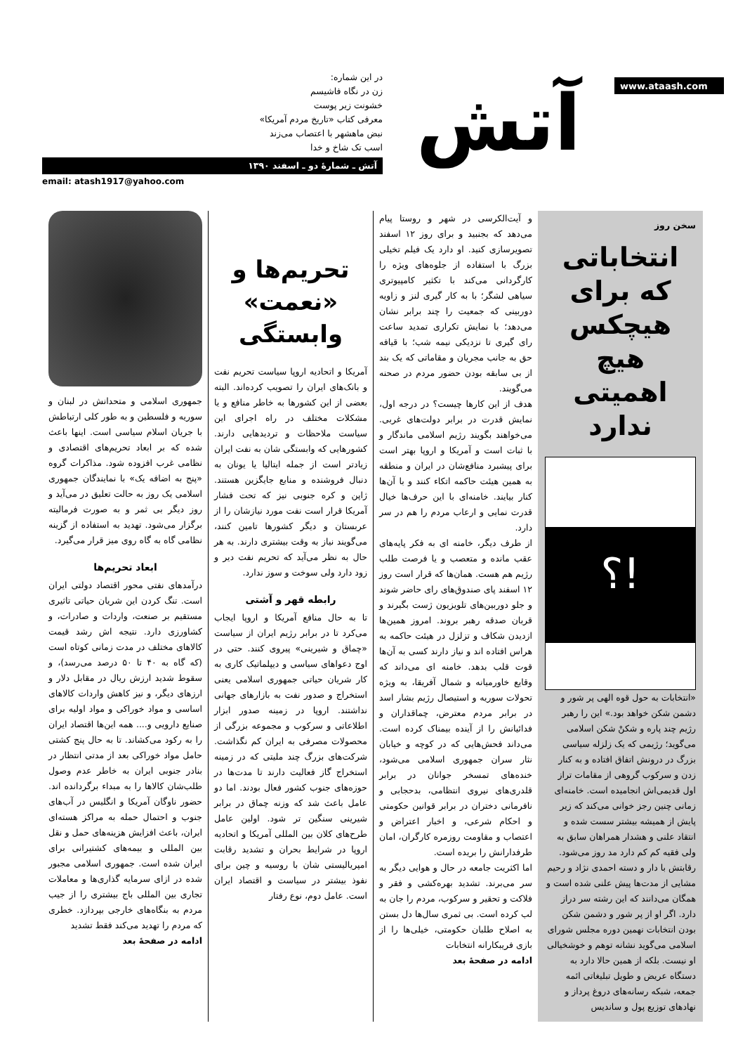www.ataash.com
آتش
در این شماره:
زن در نگاه فاشیسم
خشونت زیر پوست
معرفی کتاب «تاریخ مردم آمریکا»
نبض ماهشهر با اعتصاب می‌زند
اسب تک شاخ و خدا
آتش ـ شمارهٔ دو ـ اسفند ۱۳۹۰
email: atash1917@yahoo.com
سخن روز
انتخاباتی که برای هیچکس هیچ اهمیتی ندارد
!؟
«انتخابات به حول قوه الهی پر شور و دشمن شکن خواهد بود.» این را رهبر رژیم چند پاره و شکنْ شکن اسلامی می‌گوید؛ رژیمی که یک زلزله سیاسی بزرگ در درونش اتفاق افتاده و به کنار زدن و سرکوب گروهی از مقامات تراز اول قدیمی‌اش انجامیده است. خامنه‌ای زمانی چنین رجز خوانی می‌کند که زیر پایش از همیشه بیشتر سست شده و انتقاد علنی و هشدار همراهان سابق به ولی فقیه کم کم دارد مد روز می‌شود. رقابتش با دار و دسته احمدی نژاد و رحیم مشایی از مدت‌ها پیش علنی شده است و همگان می‌دانند که این رشته سر دراز دارد. اگر او از پر شور و دشمن شکن بودن انتخابات نهمین دوره مجلس شورای اسلامی می‌گوید نشانه توهم و خوشخیالی او نیست. بلکه از همین حالا دارد به دستگاه عریض و طویل تبلیغاتی ائمه جمعه، شبکه رسانه‌های دروغ پرداز و نهادهای توزیع پول و ساندیس
و آیت‌الکرسی در شهر و روستا پیام می‌دهد که بجنبید و برای روز ۱۲ اسفند تصویرسازی کنید. او دارد یک فیلم تخیلی بزرگ با استفاده از جلوه‌های ویژه را کارگردانی می‌کند با تکثیر کامپیوتری سیاهی لشگر؛ با به کار گیری لنز و زاویه دوربینی که جمعیت را چند برابر نشان می‌دهد؛ با نمایش تکراری تمدید ساعت رای گیری تا نزدیکی نیمه شب؛ با قیافه حق به جانب مجریان و مقاماتی که یک بند از بی سابقه بودن حضور مردم در صحنه می‌گویند.
هدف از این کارها چیست؟ در درجه اول، نمایش قدرت در برابر دولت‌های غربی. می‌خواهند بگویند رژیم اسلامی ماندگار و با ثبات است و آمریکا و اروپا بهتر است برای پیشبرد منافع‌شان در ایران و منطقه به همین هیئت حاکمه اتکاء کنند و با آن‌ها کنار بیایند. خامنه‌ای با این حرف‌ها خیال قدرت نمایی و ارعاب مردم را هم در سر دارد.
از طرف دیگر، خامنه ای به فکر پایه‌های عقب مانده و متعصب و یا فرصت طلب رژیم هم هست. همان‌ها که قرار است روز ۱۲ اسفند پای صندوق‌های رای حاضر شوند و جلو دوربین‌های تلویزیون ژست بگیرند و قربان صدقه رهبر بروند. امروز همین‌ها ازدیدن شکاف و تزلزل در هیئت حاکمه به هراس افتاده اند و نیاز دارند کسی به آن‌ها قوت قلب بدهد. خامنه ای می‌داند که وقایع خاورمیانه و شمال آفریقا، به ویژه تحولات سوریه و استیصال رژیم بشار اسد در برابر مردم معترض، چماقداران و فدائیانش را از آینده بیمناک کرده است. می‌داند فحش‌هایی که در کوچه و خیابان نثار سران جمهوری اسلامی می‌شود، خنده‌های تمسخر جوانان در برابر قلدری‌های نیروی انتظامی، بدحجابی و نافرمانی دختران در برابر قوانین حکومتی و احکام شرعی، و اخبار اعتراض و اعتصاب و مقاومت روزمره کارگران، امان طرفدارانش را بریده است.
اما اکثریت جامعه در حال و هوایی دیگر به سر می‌برند. تشدید بهره‌کشی و فقر و فلاکت و تحقیر و سرکوب، مردم را جان به لب کرده است. بی ثمری سال‌ها دل بستن به اصلاح طلبان حکومتی، خیلی‌ها را از بازی فریبکارانه انتخابات
ادامه در صفحهٔ بعد
تحریم‌ها و «نعمت» وابستگی
آمریکا و اتحادیه اروپا سیاست تحریم نفت و بانک‌های ایران را تصویب کرده‌اند. البته بعضی از این کشورها به خاطر منافع و یا مشکلات مختلف در راه اجرای این سیاست ملاحظات و تردیدهایی دارند. کشورهایی که وابستگی شان به نفت ایران زیادتر است از جمله ایتالیا یا یونان به دنبال فروشنده و منابع جایگزین هستند. ژاپن و کره جنوبی نیز که تحت فشار آمریکا قرار است نفت مورد نیازشان را از عربستان و دیگر کشورها تامین کنند، می‌گویند نیاز به وقت بیشتری دارند. به هر حال به نظر می‌آید که تحریم نفت دیر و زود دارد ولی سوخت و سوز ندارد.
رابطه قهر و آشتی
تا به حال منافع آمریکا و اروپا ایجاب می‌کرد تا در برابر رژیم ایران از سیاست «چماق و شیرینی» پیروی کنند. حتی در اوج دعواهای سیاسی و دیپلماتیک کاری به کار شریان حیاتی جمهوری اسلامی یعنی استخراج و صدور نفت به بازارهای جهانی نداشتند. اروپا در زمینه صدور ابزار اطلاعاتی و سرکوب و مجموعه بزرگی از محصولات مصرفی به ایران کم نگذاشت. شرکت‌های بزرگ چند ملیتی که در زمینه استخراج گاز فعالیت دارند تا مدت‌ها در حوزه‌های جنوب کشور فعال بودند. اما دو عامل باعث شد که وزنه چماق در برابر شیرینی سنگین تر شود. اولین عامل طرح‌های کلان بین المللی آمریکا و اتحادیه اروپا در شرایط بحران و تشدید رقابت امپریالیستی شان با روسیه و چین برای نفوذ بیشتر در سیاست و اقتصاد ایران است. عامل دوم، نوع رفتار
جمهوری اسلامی و متحدانش در لبنان و سوریه و فلسطین و به طور کلی ارتباطش با جریان اسلام سیاسی است. اینها باعث شده که بر ابعاد تحریم‌های اقتصادی و نظامی غرب افزوده شود. مذاکرات گروه «پنج به اضافه یک» با نمایندگان جمهوری اسلامی یک روز به حالت تعلیق در می‌آید و روز دیگر بی ثمر و به صورت فرمالیته برگزار می‌شود. تهدید به استفاده از گزینه نظامی گاه به گاه روی میز قرار می‌گیرد.
ابعاد تحریم‌ها
درآمدهای نفتی محور اقتصاد دولتی ایران است. تنگ کردن این شریان حیاتی تاثیری مستقیم بر صنعت، واردات و صادرات، و کشاورزی دارد. نتیجه اش رشد قیمت کالاهای مختلف در مدت زمانی کوتاه است (که گاه به ۴۰ تا ۵۰ درصد می‌رسد)، و سقوط شدید ارزش ریال در مقابل دلار و ارزهای دیگر، و نیز کاهش واردات کالاهای اساسی و مواد خوراکی و مواد اولیه برای صنایع دارویی و.... همه این‌ها اقتصاد ایران را به رکود می‌کشاند. تا به حال پنج کشتی حامل مواد خوراکی بعد از مدتی انتظار در بنادر جنوبی ایران به خاطر عدم وصول طلب‌شان کالاها را به مبداء برگردانده اند. حضور ناوگان آمریکا و انگلیس در آب‌های جنوب و احتمال حمله به مراکز هسته‌ای ایران، باعث افزایش هزینه‌های حمل و نقل بین المللی و بیمه‌های کشتیرانی برای ایران شده است. جمهوری اسلامی مجبور شده در ازای سرمایه گذاری‌ها و معاملات تجاری بین المللی باج بیشتری را از جیب مردم به بنگاه‌های خارجی بپردازد. خطری که مردم را تهدید می‌کند فقط تشدید
ادامه در صفحهٔ بعد